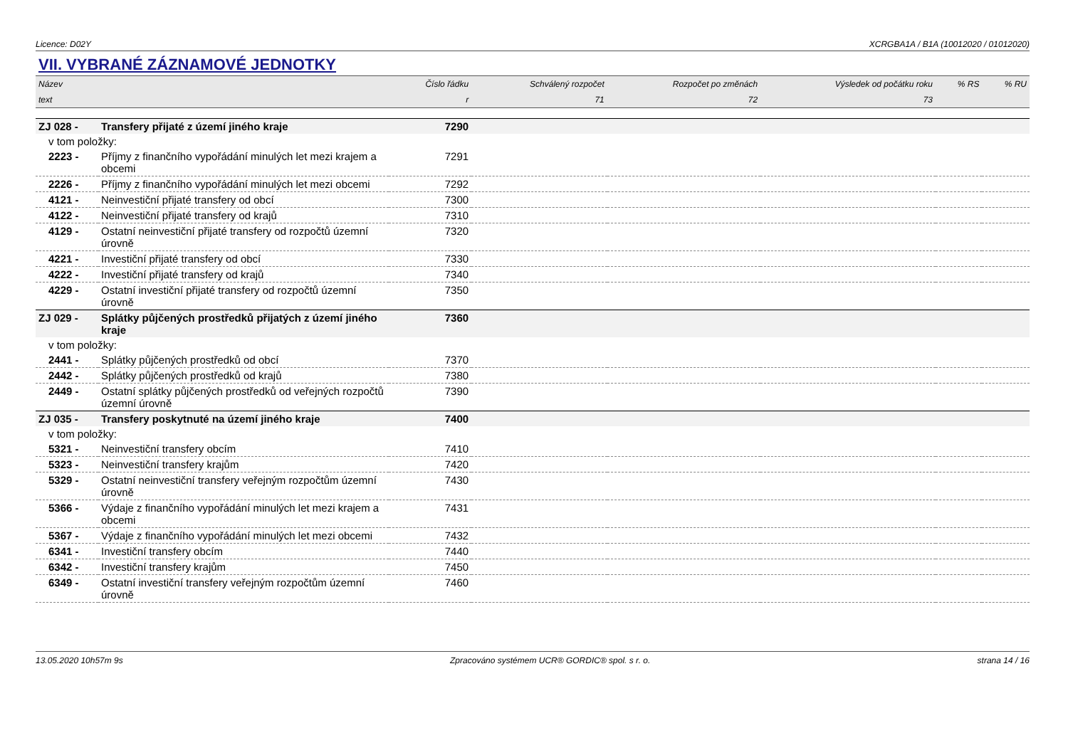Licence: D02Y XCRGBA1A / B1A (10012020 / 01012020)
VII. VYBRANÉ ZÁZNAMOVÉ JEDNOTKY
| Název | | Číslo řádku | Schválený rozpočet | Rozpočet po změnách | Výsledek od počátku roku | % RS | % RU |
| --- | --- | --- | --- | --- | --- | --- | --- |
| text | | r | 71 | 72 | 73 | | |
| ZJ 028 - | Transfery přijaté z území jiného kraje | 7290 | | | | | |
| v tom položky: | | | | | | | |
| 2223 - | Příjmy z finančního vypořádání minulých let mezi krajem a obcemi | 7291 | | | | | |
| 2226 - | Příjmy z finančního vypořádání minulých let mezi obcemi | 7292 | | | | | |
| 4121 - | Neinvestiční přijaté transfery od obcí | 7300 | | | | | |
| 4122 - | Neinvestiční přijaté transfery od krajů | 7310 | | | | | |
| 4129 - | Ostatní neinvestiční přijaté transfery od rozpočtů územní úrovně | 7320 | | | | | |
| 4221 - | Investiční přijaté transfery od obcí | 7330 | | | | | |
| 4222 - | Investiční přijaté transfery od krajů | 7340 | | | | | |
| 4229 - | Ostatní investiční přijaté transfery od rozpočtů územní úrovně | 7350 | | | | | |
| ZJ 029 - | Splátky půjčených prostředků přijatých z území jiného kraje | 7360 | | | | | |
| v tom položky: | | | | | | | |
| 2441 - | Splátky půjčených prostředků od obcí | 7370 | | | | | |
| 2442 - | Splátky půjčených prostředků od krajů | 7380 | | | | | |
| 2449 - | Ostatní splátky půjčených prostředků od veřejných rozpočtů územní úrovně | 7390 | | | | | |
| ZJ 035 - | Transfery poskytnuté na území jiného kraje | 7400 | | | | | |
| v tom položky: | | | | | | | |
| 5321 - | Neinvestiční transfery obcím | 7410 | | | | | |
| 5323 - | Neinvestiční transfery krajům | 7420 | | | | | |
| 5329 - | Ostatní neinvestiční transfery veřejným rozpočtům územní úrovně | 7430 | | | | | |
| 5366 - | Výdaje z finančního vypořádání minulých let mezi krajem a obcemi | 7431 | | | | | |
| 5367 - | Výdaje z finančního vypořádání minulých let mezi obcemi | 7432 | | | | | |
| 6341 - | Investiční transfery obcím | 7440 | | | | | |
| 6342 - | Investiční transfery krajům | 7450 | | | | | |
| 6349 - | Ostatní investiční transfery veřejným rozpočtům územní úrovně | 7460 | | | | | |
13.05.2020 10h57m 9s Zpracováno systémem UCR® GORDIC® spol. s r. o. strana 14 / 16